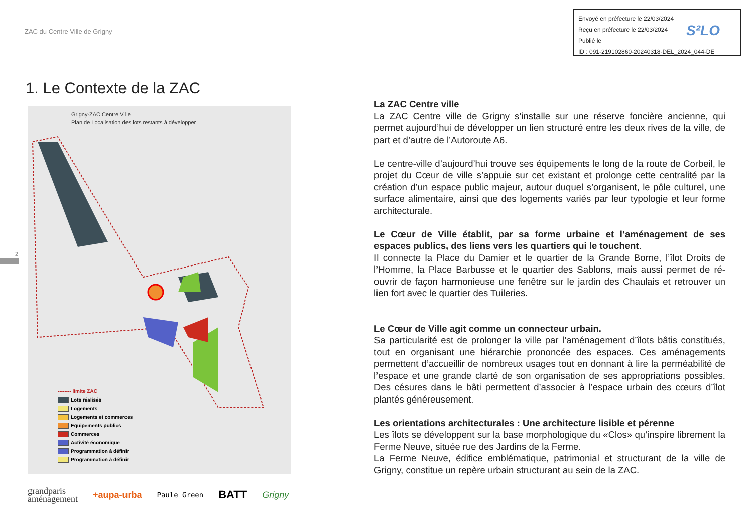ZAC du Centre Ville de Grigny
Envoyé en préfecture le 22/03/2024
Reçu en préfecture le 22/03/2024
Publié le
ID : 091-219102860-20240318-DEL_2024_044-DE
S²LO
1. Le Contexte de la ZAC
Grigny-ZAC Centre Ville
Plan de Localisation des lots restants à développer
-------- limite ZAC
Lots réalisés
Logements
Logements et commerces
Equipements publics
Commerces
Activité économique
Programmation à définir
Programmation à définir
2
La ZAC Centre ville
La ZAC Centre ville de Grigny s’installe sur une réserve foncière ancienne, qui permet aujourd’hui de développer un lien structuré entre les deux rives de la ville, de part et d’autre de l’Autoroute A6.
Le centre-ville d’aujourd’hui trouve ses équipements le long de la route de Corbeil, le projet du Cœur de ville s’appuie sur cet existant et prolonge cette centralité par la création d’un espace public majeur, autour duquel s’organisent, le pôle culturel, une surface alimentaire, ainsi que des logements variés par leur typologie et leur forme architecturale.
Le Cœur de Ville établit, par sa forme urbaine et l’aménagement de ses espaces publics, des liens vers les quartiers qui le touchent.
Il connecte la Place du Damier et le quartier de la Grande Borne, l’îlot Droits de l’Homme, la Place Barbusse et le quartier des Sablons, mais aussi permet de ré-ouvrir de façon harmonieuse une fenêtre sur le jardin des Chaulais et retrouver un lien fort avec le quartier des Tuileries.
Le Cœur de Ville agit comme un connecteur urbain.
Sa particularité est de prolonger la ville par l’aménagement d’îlots bâtis constitués, tout en organisant une hiérarchie prononcée des espaces. Ces aménagements permettent d’accueillir de nombreux usages tout en donnant à lire la perméabilité de l’espace et une grande clarté de son organisation de ses appropriations possibles. Des césures dans le bâti permettent d’associer à l’espace urbain des cœurs d’îlot plantés généreusement.
Les orientations architecturales : Une architecture lisible et pérenne
Les îlots se développent sur la base morphologique du «Clos» qu’inspire librement la Ferme Neuve, située rue des Jardins de la Ferme.
La Ferme Neuve, édifice emblématique, patrimonial et structurant de la ville de Grigny, constitue un repère urbain structurant au sein de la ZAC.
grandparis
aménagement +aupa-urba Paule Green BATT Grigny